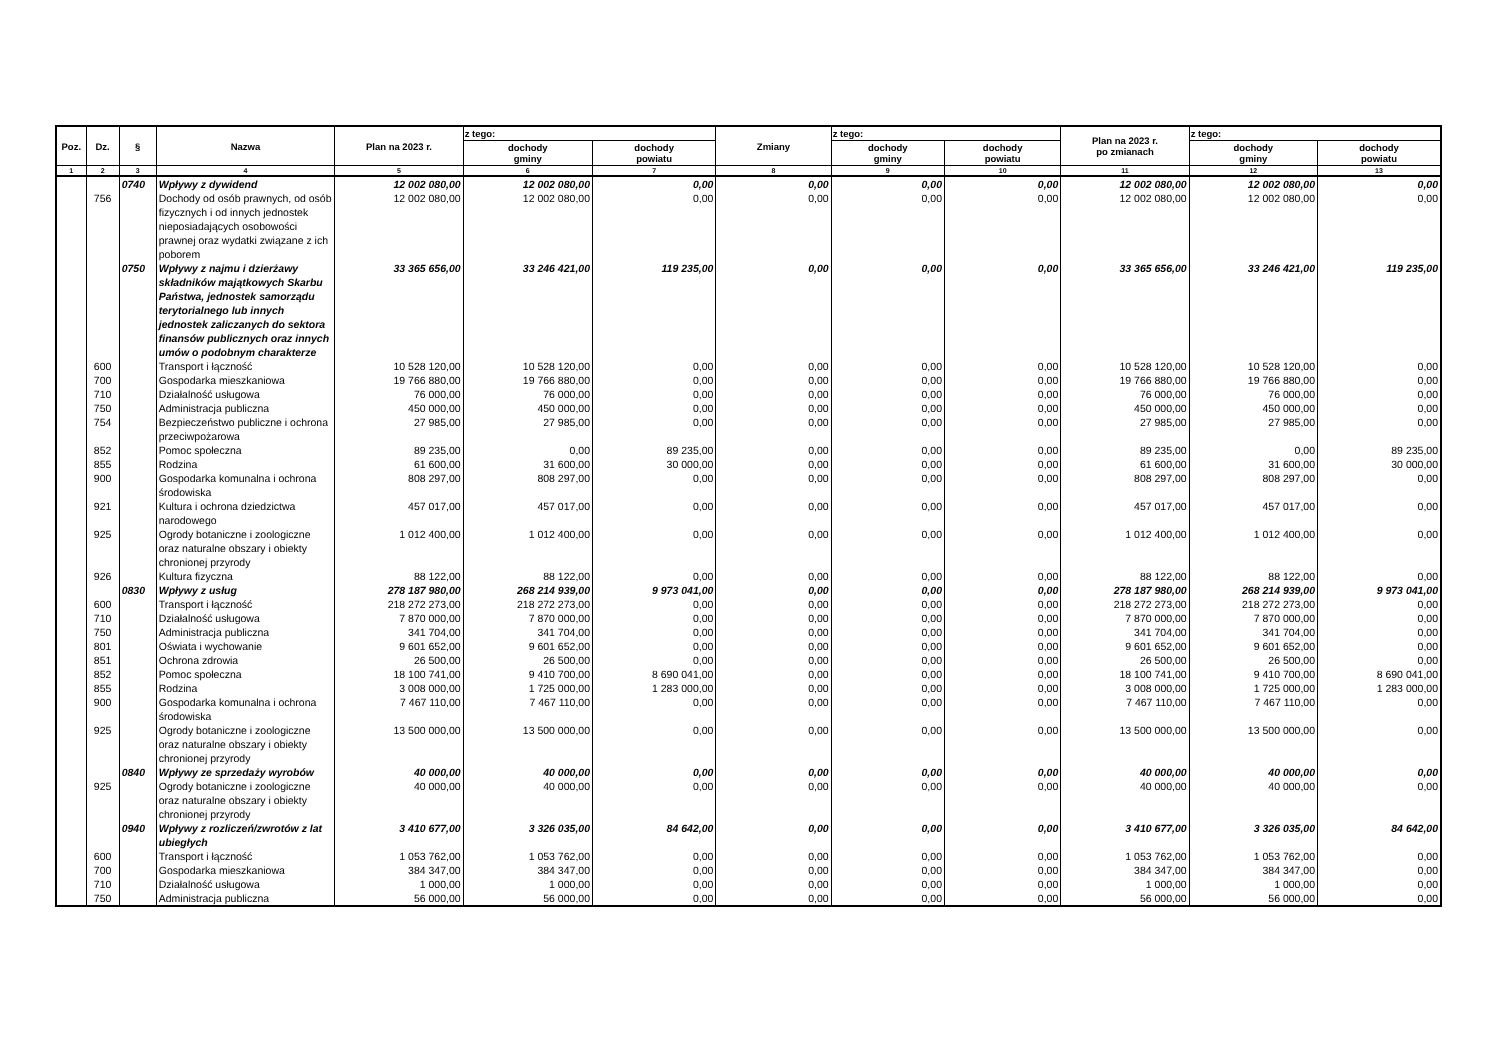| Poz. | Dz. | § | Nazwa | Plan na 2023 r. | z tego: | | Zmiany | z tego: | | Plan na 2023 r. po zmianach | z tego: | |
| --- | --- | --- | --- | --- | --- | --- | --- | --- | --- | --- | --- | --- |
| | | | | | dochody gminy | dochody powiatu | | dochody gminy | dochody powiatu | | dochody gminy | dochody powiatu |
| 1 | 2 | 3 | 4 | 5 | 6 | 7 | 8 | 9 | 10 | 11 | 12 | 13 |
| | | 0740 | Wpływy z dywidend | 12 002 080,00 | 12 002 080,00 | 0,00 | 0,00 | 0,00 | 0,00 | 12 002 080,00 | 12 002 080,00 | 0,00 |
| | 756 | | Dochody od osób prawnych, od osób fizycznych i od innych jednostek nieposiadających osobowości prawnej oraz wydatki związane z ich poborem | 12 002 080,00 | 12 002 080,00 | 0,00 | 0,00 | 0,00 | 0,00 | 12 002 080,00 | 12 002 080,00 | 0,00 |
| | | 0750 | Wpływy z najmu i dzierżawy składników majątkowych Skarbu Państwa, jednostek samorządu terytorialnego lub innych jednostek zaliczanych do sektora finansów publicznych oraz innych umów o podobnym charakterze | 33 365 656,00 | 33 246 421,00 | 119 235,00 | 0,00 | 0,00 | 0,00 | 33 365 656,00 | 33 246 421,00 | 119 235,00 |
| | 600 | | Transport i łączność | 10 528 120,00 | 10 528 120,00 | 0,00 | 0,00 | 0,00 | 0,00 | 10 528 120,00 | 10 528 120,00 | 0,00 |
| | 700 | | Gospodarka mieszkaniowa | 19 766 880,00 | 19 766 880,00 | 0,00 | 0,00 | 0,00 | 0,00 | 19 766 880,00 | 19 766 880,00 | 0,00 |
| | 710 | | Działalność usługowa | 76 000,00 | 76 000,00 | 0,00 | 0,00 | 0,00 | 0,00 | 76 000,00 | 76 000,00 | 0,00 |
| | 750 | | Administracja publiczna | 450 000,00 | 450 000,00 | 0,00 | 0,00 | 0,00 | 0,00 | 450 000,00 | 450 000,00 | 0,00 |
| | 754 | | Bezpieczeństwo publiczne i ochrona przeciwpożarowa | 27 985,00 | 27 985,00 | 0,00 | 0,00 | 0,00 | 0,00 | 27 985,00 | 27 985,00 | 0,00 |
| | 852 | | Pomoc społeczna | 89 235,00 | 0,00 | 89 235,00 | 0,00 | 0,00 | 0,00 | 89 235,00 | 0,00 | 89 235,00 |
| | 855 | | Rodzina | 61 600,00 | 31 600,00 | 30 000,00 | 0,00 | 0,00 | 0,00 | 61 600,00 | 31 600,00 | 30 000,00 |
| | 900 | | Gospodarka komunalna i ochrona środowiska | 808 297,00 | 808 297,00 | 0,00 | 0,00 | 0,00 | 0,00 | 808 297,00 | 808 297,00 | 0,00 |
| | 921 | | Kultura i ochrona dziedzictwa narodowego | 457 017,00 | 457 017,00 | 0,00 | 0,00 | 0,00 | 0,00 | 457 017,00 | 457 017,00 | 0,00 |
| | 925 | | Ogrody botaniczne i zoologiczne oraz naturalne obszary i obiekty chronionej przyrody | 1 012 400,00 | 1 012 400,00 | 0,00 | 0,00 | 0,00 | 0,00 | 1 012 400,00 | 1 012 400,00 | 0,00 |
| | 926 | | Kultura fizyczna | 88 122,00 | 88 122,00 | 0,00 | 0,00 | 0,00 | 0,00 | 88 122,00 | 88 122,00 | 0,00 |
| | | 0830 | Wpływy z usług | 278 187 980,00 | 268 214 939,00 | 9 973 041,00 | 0,00 | 0,00 | 0,00 | 278 187 980,00 | 268 214 939,00 | 9 973 041,00 |
| | 600 | | Transport i łączność | 218 272 273,00 | 218 272 273,00 | 0,00 | 0,00 | 0,00 | 0,00 | 218 272 273,00 | 218 272 273,00 | 0,00 |
| | 710 | | Działalność usługowa | 7 870 000,00 | 7 870 000,00 | 0,00 | 0,00 | 0,00 | 0,00 | 7 870 000,00 | 7 870 000,00 | 0,00 |
| | 750 | | Administracja publiczna | 341 704,00 | 341 704,00 | 0,00 | 0,00 | 0,00 | 0,00 | 341 704,00 | 341 704,00 | 0,00 |
| | 801 | | Oświata i wychowanie | 9 601 652,00 | 9 601 652,00 | 0,00 | 0,00 | 0,00 | 0,00 | 9 601 652,00 | 9 601 652,00 | 0,00 |
| | 851 | | Ochrona zdrowia | 26 500,00 | 26 500,00 | 0,00 | 0,00 | 0,00 | 0,00 | 26 500,00 | 26 500,00 | 0,00 |
| | 852 | | Pomoc społeczna | 18 100 741,00 | 9 410 700,00 | 8 690 041,00 | 0,00 | 0,00 | 0,00 | 18 100 741,00 | 9 410 700,00 | 8 690 041,00 |
| | 855 | | Rodzina | 3 008 000,00 | 1 725 000,00 | 1 283 000,00 | 0,00 | 0,00 | 0,00 | 3 008 000,00 | 1 725 000,00 | 1 283 000,00 |
| | 900 | | Gospodarka komunalna i ochrona środowiska | 7 467 110,00 | 7 467 110,00 | 0,00 | 0,00 | 0,00 | 0,00 | 7 467 110,00 | 7 467 110,00 | 0,00 |
| | 925 | | Ogrody botaniczne i zoologiczne oraz naturalne obszary i obiekty chronionej przyrody | 13 500 000,00 | 13 500 000,00 | 0,00 | 0,00 | 0,00 | 0,00 | 13 500 000,00 | 13 500 000,00 | 0,00 |
| | | 0840 | Wpływy ze sprzedaży wyrobów | 40 000,00 | 40 000,00 | 0,00 | 0,00 | 0,00 | 0,00 | 40 000,00 | 40 000,00 | 0,00 |
| | 925 | | Ogrody botaniczne i zoologiczne oraz naturalne obszary i obiekty chronionej przyrody | 40 000,00 | 40 000,00 | 0,00 | 0,00 | 0,00 | 0,00 | 40 000,00 | 40 000,00 | 0,00 |
| | | 0940 | Wpływy z rozliczeń/zwrotów z lat ubiegłych | 3 410 677,00 | 3 326 035,00 | 84 642,00 | 0,00 | 0,00 | 0,00 | 3 410 677,00 | 3 326 035,00 | 84 642,00 |
| | 600 | | Transport i łączność | 1 053 762,00 | 1 053 762,00 | 0,00 | 0,00 | 0,00 | 0,00 | 1 053 762,00 | 1 053 762,00 | 0,00 |
| | 700 | | Gospodarka mieszkaniowa | 384 347,00 | 384 347,00 | 0,00 | 0,00 | 0,00 | 0,00 | 384 347,00 | 384 347,00 | 0,00 |
| | 710 | | Działalność usługowa | 1 000,00 | 1 000,00 | 0,00 | 0,00 | 0,00 | 0,00 | 1 000,00 | 1 000,00 | 0,00 |
| | 750 | | Administracja publiczna | 56 000,00 | 56 000,00 | 0,00 | 0,00 | 0,00 | 0,00 | 56 000,00 | 56 000,00 | 0,00 |